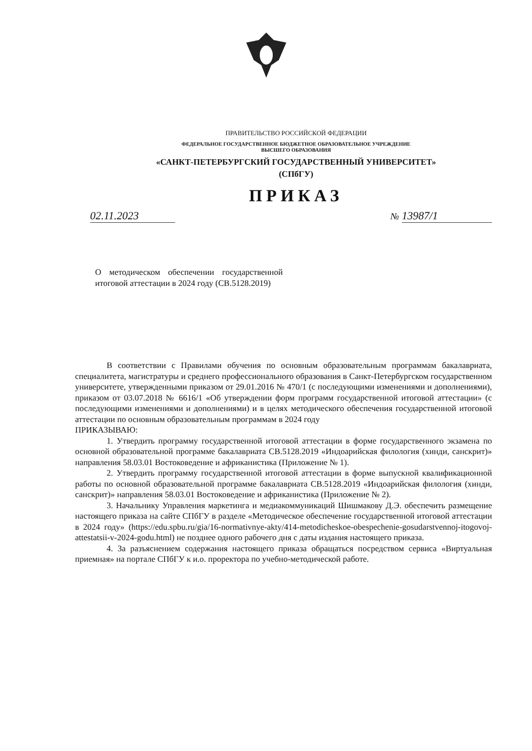ПРАВИТЕЛЬСТВО РОССИЙСКОЙ ФЕДЕРАЦИИ
ФЕДЕРАЛЬНОЕ ГОСУДАРСТВЕННОЕ БЮДЖЕТНОЕ ОБРАЗОВАТЕЛЬНОЕ УЧРЕЖДЕНИЕ
ВЫСШЕГО ОБРАЗОВАНИЯ
«САНКТ-ПЕТЕРБУРГСКИЙ ГОСУДАРСТВЕННЫЙ УНИВЕРСИТЕТ»
(СПбГУ)
ПРИКАЗ
02.11.2023
№ 13987/1
О методическом обеспечении государственной итоговой аттестации в 2024 году (СВ.5128.2019)
В соответствии с Правилами обучения по основным образовательным программам бакалавриата, специалитета, магистратуры и среднего профессионального образования в Санкт-Петербургском государственном университете, утвержденными приказом от 29.01.2016 № 470/1 (с последующими изменениями и дополнениями), приказом от 03.07.2018 № 6616/1 «Об утверждении форм программ государственной итоговой аттестации» (с последующими изменениями и дополнениями) и в целях методического обеспечения государственной итоговой аттестации по основным образовательным программам в 2024 году
ПРИКАЗЫВАЮ:
1. Утвердить программу государственной итоговой аттестации в форме государственного экзамена по основной образовательной программе бакалавриата СВ.5128.2019 «Индоарийская филология (хинди, санскрит)» направления 58.03.01 Востоковедение и африканистика (Приложение № 1).
2. Утвердить программу государственной итоговой аттестации в форме выпускной квалификационной работы по основной образовательной программе бакалавриата СВ.5128.2019 «Индоарийская филология (хинди, санскрит)» направления 58.03.01 Востоковедение и африканистика (Приложение № 2).
3. Начальнику Управления маркетинга и медиакоммуникаций Шишмакову Д.Э. обеспечить размещение настоящего приказа на сайте СПбГУ в разделе «Методическое обеспечение государственной итоговой аттестации в 2024 году» (https://edu.spbu.ru/gia/16-normativnye-akty/414-metodicheskoe-obespechenie-gosudarstvennoj-itogovoj-attestatsii-v-2024-godu.html) не позднее одного рабочего дня с даты издания настоящего приказа.
4. За разъяснением содержания настоящего приказа обращаться посредством сервиса «Виртуальная приемная» на портале СПбГУ к и.о. проректора по учебно-методической работе.